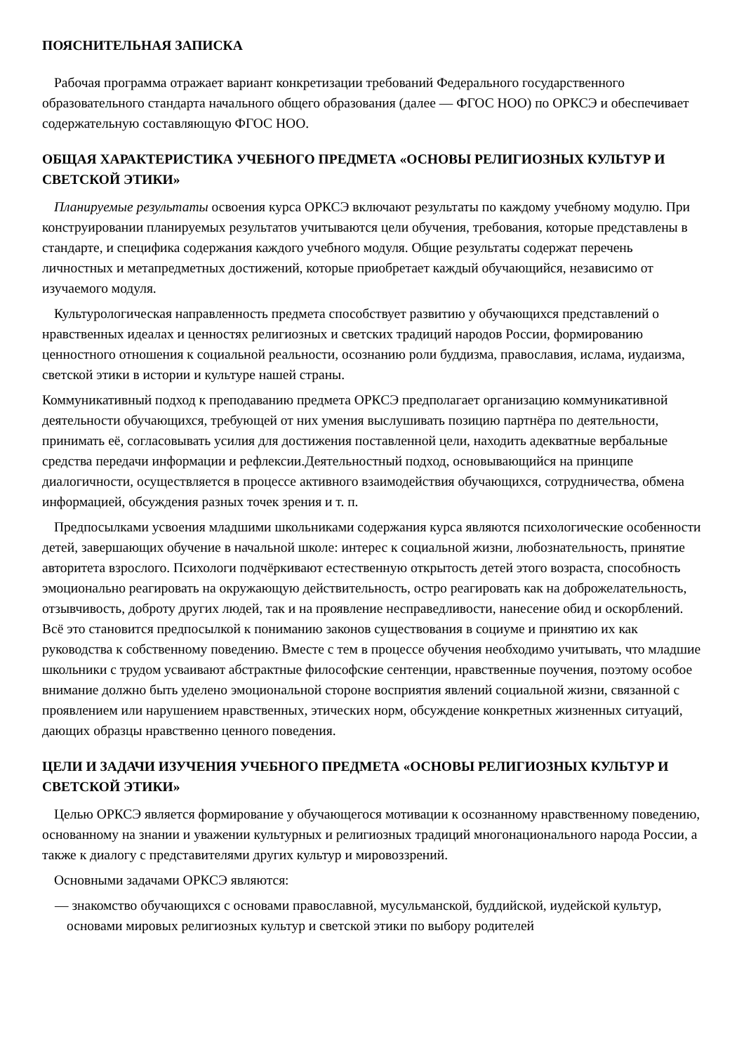ПОЯСНИТЕЛЬНАЯ ЗАПИСКА
Рабочая программа отражает вариант конкретизации требований Федерального государственного образовательного стандарта начального общего образования (далее — ФГОС НОО) по ОРКСЭ и обеспечивает содержательную составляющую ФГОС НОО.
ОБЩАЯ ХАРАКТЕРИСТИКА УЧЕБНОГО ПРЕДМЕТА «ОСНОВЫ РЕЛИГИОЗНЫХ КУЛЬТУР И СВЕТСКОЙ ЭТИКИ»
Планируемые результаты освоения курса ОРКСЭ включают результаты по каждому учебному модулю. При конструировании планируемых результатов учитываются цели обучения, требования, которые представлены в стандарте, и специфика содержания каждого учебного модуля. Общие результаты содержат перечень личностных и метапредметных достижений, которые приобретает каждый обучающийся, независимо от изучаемого модуля.
Культурологическая направленность предмета способствует развитию у обучающихся представлений о нравственных идеалах и ценностях религиозных и светских традиций народов России, формированию ценностного отношения к социальной реальности, осознанию роли буддизма, православия, ислама, иудаизма, светской этики в истории и культуре нашей страны.
Коммуникативный подход к преподаванию предмета ОРКСЭ предполагает организацию коммуникативной деятельности обучающихся, требующей от них умения выслушивать позицию партнёра по деятельности, принимать её, согласовывать усилия для достижения поставленной цели, находить адекватные вербальные средства передачи информации и рефлексии.Деятельностный подход, основывающийся на принципе диалогичности, осуществляется в процессе активного взаимодействия обучающихся, сотрудничества, обмена информацией, обсуждения разных точек зрения и т. п.
Предпосылками усвоения младшими школьниками содержания курса являются психологические особенности детей, завершающих обучение в начальной школе: интерес к социальной жизни, любознательность, принятие авторитета взрослого. Психологи подчёркивают естественную открытость детей этого возраста, способность эмоционально реагировать на окружающую действительность, остро реагировать как на доброжелательность, отзывчивость, доброту других людей, так и на проявление несправедливости, нанесение обид и оскорблений. Всё это становится предпосылкой к пониманию законов существования в социуме и принятию их как руководства к собственному поведению. Вместе с тем в процессе обучения необходимо учитывать, что младшие школьники с трудом усваивают абстрактные философские сентенции, нравственные поучения, поэтому особое внимание должно быть уделено эмоциональной стороне восприятия явлений социальной жизни, связанной с проявлением или нарушением нравственных, этических норм, обсуждение конкретных жизненных ситуаций, дающих образцы нравственно ценного поведения.
ЦЕЛИ И ЗАДАЧИ ИЗУЧЕНИЯ УЧЕБНОГО ПРЕДМЕТА «ОСНОВЫ РЕЛИГИОЗНЫХ КУЛЬТУР И СВЕТСКОЙ ЭТИКИ»
Целью ОРКСЭ является формирование у обучающегося мотивации к осознанному нравственному поведению, основанному на знании и уважении культурных и религиозных традиций многонационального народа России, а также к диалогу с представителями других культур и мировоззрений.
Основными задачами ОРКСЭ являются:
— знакомство обучающихся с основами православной, мусульманской, буддийской, иудейской культур, основами мировых религиозных культур и светской этики по выбору родителей